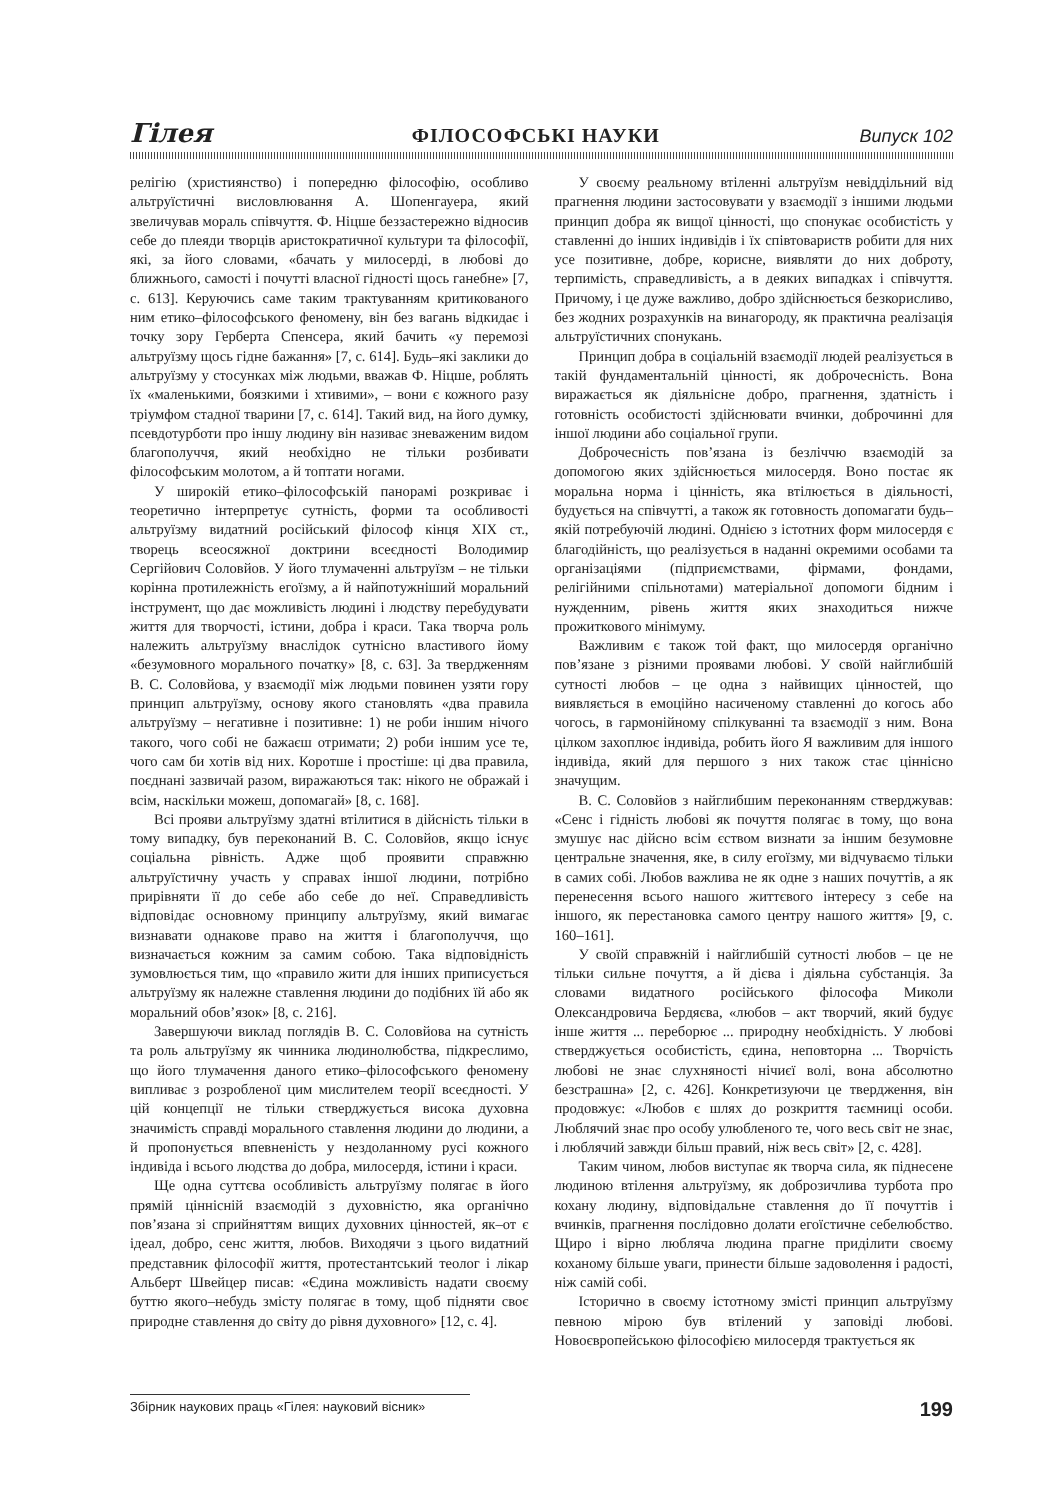Гілея ФІЛОСОФСЬКІ НАУКИ Випуск 102
релігію (християнство) і попередню філософію, особливо альтруїстичні висловлювання А. Шопенгауера, який звеличував мораль співчуття. Ф. Ніцше беззастережно відносив себе до плеяди творців аристократичної культури та філософії, які, за його словами, «бачать у милосерді, в любові до ближнього, самості і почутті власної гідності щось ганебне» [7, с. 613]. Керуючись саме таким трактуванням критикованого ним етико–філософського феномену, він без вагань відкидає і точку зору Герберта Спенсера, який бачить «у перемозі альтруїзму щось гідне бажання» [7, с. 614]. Будь–які заклики до альтруїзму у стосунках між людьми, вважав Ф. Ніцше, роблять їх «маленькими, боязкими і хтивими», – вони є кожного разу тріумфом стадної тварини [7, с. 614]. Такий вид, на його думку, псевдотурботи про іншу людину він називає зневаженим видом благополуччя, який необхідно не тільки розбивати філософським молотом, а й топтати ногами.
У широкій етико–філософській панорамі розкриває і теоретично інтерпретує сутність, форми та особливості альтруїзму видатний російський філософ кінця XIX ст., творець всеосяжної доктрини всеєдності Володимир Сергійович Соловйов. У його тлумаченні альтруїзм – не тільки корінна протилежність егоїзму, а й найпотужніший моральний інструмент, що дає можливість людині і людству перебудувати життя для творчості, істини, добра і краси. Така творча роль належить альтруїзму внаслідок сутнісно властивого йому «безумовного морального початку» [8, с. 63]. За твердженням В. С. Соловйова, у взаємодії між людьми повинен узяти гору принцип альтруїзму, основу якого становлять «два правила альтруїзму – негативне і позитивне: 1) не роби іншим нічого такого, чого собі не бажаєш отримати; 2) роби іншим усе те, чого сам би хотів від них. Коротше і простіше: ці два правила, поєднані зазвичай разом, виражаються так: нікого не ображай і всім, наскільки можеш, допомагай» [8, с. 168].
Всі прояви альтруїзму здатні втілитися в дійсність тільки в тому випадку, був переконаний В. С. Соловйов, якщо існує соціальна рівність. Адже щоб проявити справжню альтруїстичну участь у справах іншої людини, потрібно прирівняти її до себе або себе до неї. Справедливість відповідає основному принципу альтруїзму, який вимагає визнавати однакове право на життя і благополуччя, що визначається кожним за самим собою. Така відповідність зумовлюється тим, що «правило жити для інших приписується альтруїзму як належне ставлення людини до подібних їй або як моральний обов’язок» [8, с. 216].
Завершуючи виклад поглядів В. С. Соловйова на сутність та роль альтруїзму як чинника людинолюбства, підкреслимо, що його тлумачення даного етико–філософського феномену випливає з розробленої цим мислителем теорії всеєдності. У цій концепції не тільки стверджується висока духовна значимість справді морального ставлення людини до людини, а й пропонується впевненість у нездоланному русі кожного індивіда і всього людства до добра, милосердя, істини і краси.
Ще одна суттєва особливість альтруїзму полягає в його прямій ціннісній взаємодій з духовністю, яка органічно пов’язана зі сприйняттям вищих духовних цінностей, як–от є ідеал, добро, сенс життя, любов. Виходячи з цього видатний представник філософії життя, протестантський теолог і лікар Альберт Швейцер писав: «Єдина можливість надати своєму буттю якого–небудь змісту полягає в тому, щоб підняти своє природне ставлення до світу до рівня духовного» [12, с. 4].
У своєму реальному втіленні альтруїзм невіддільний від прагнення людини застосовувати у взаємодії з іншими людьми принцип добра як вищої цінності, що спонукає особистість у ставленні до інших індивідів і їх співтовариств робити для них усе позитивне, добре, корисне, виявляти до них доброту, терпимість, справедливість, а в деяких випадках і співчуття. Причому, і це дуже важливо, добро здійснюється безкорисливо, без жодних розрахунків на винагороду, як практична реалізація альтруїстичних спонукань.
Принцип добра в соціальній взаємодії людей реалізується в такій фундаментальній цінності, як доброчесність. Вона виражається як діяльнісне добро, прагнення, здатність і готовність особистості здійснювати вчинки, доброчинні для іншої людини або соціальної групи.
Доброчесність пов’язана із безліччю взаємодій за допомогою яких здійснюється милосердя. Воно постає як моральна норма і цінність, яка втілюється в діяльності, будується на співчутті, а також як готовность допомагати будь–якій потребуючій людині. Однією з істотних форм милосердя є благодійність, що реалізується в наданні окремими особами та організаціями (підприємствами, фірмами, фондами, релігійними спільнотами) матеріальної допомоги бідним і нужденним, рівень життя яких знаходиться нижче прожиткового мінімуму.
Важливим є також той факт, що милосердя органічно пов’язане з різними проявами любові. У своїй найглибшій сутності любов – це одна з найвищих цінностей, що виявляється в емоційно насиченому ставленні до когось або чогось, в гармонійному спілкуванні та взаємодії з ним. Вона цілком захоплює індивіда, робить його Я важливим для іншого індивіда, який для першого з них також стає ціннісно значущим.
В. С. Соловйов з найглибшим переконанням стверджував: «Сенс і гідність любові як почуття полягає в тому, що вона змушує нас дійсно всім єством визнати за іншим безумовне центральне значення, яке, в силу егоїзму, ми відчуваємо тільки в самих собі. Любов важлива не як одне з наших почуттів, а як перенесення всього нашого життєвого інтересу з себе на іншого, як перестановка самого центру нашого життя» [9, с. 160–161].
У своїй справжній і найглибшій сутності любов – це не тільки сильне почуття, а й дієва і діяльна субстанція. За словами видатного російського філософа Миколи Олександровича Бердяєва, «любов – акт творчий, який будує інше життя ... переборює ... природну необхідність. У любові стверджується особистість, єдина, неповторна ... Творчість любові не знає слухняності нічиєї волі, вона абсолютно безстрашна» [2, с. 426]. Конкретизуючи це твердження, він продовжує: «Любов є шлях до розкриття таємниці особи. Люблячий знає про особу улюбленого те, чого весь світ не знає, і люблячий завжди більш правий, ніж весь світ» [2, с. 428].
Таким чином, любов виступає як творча сила, як піднесене людиною втілення альтруїзму, як доброзичлива турбота про кохану людину, відповідальне ставлення до її почуттів і вчинків, прагнення послідовно долати егоїстичне себелюбство. Щиро і вірно любляча людина прагне приділити своєму коханому більше уваги, принести більше задоволення і радості, ніж самій собі.
Історично в своєму істотному змісті принцип альтруїзму певною мірою був втілений у заповіді любові. Новоєвропейською філософією милосердя трактується як
Збірник наукових праць «Гілея: науковий вісник» 199